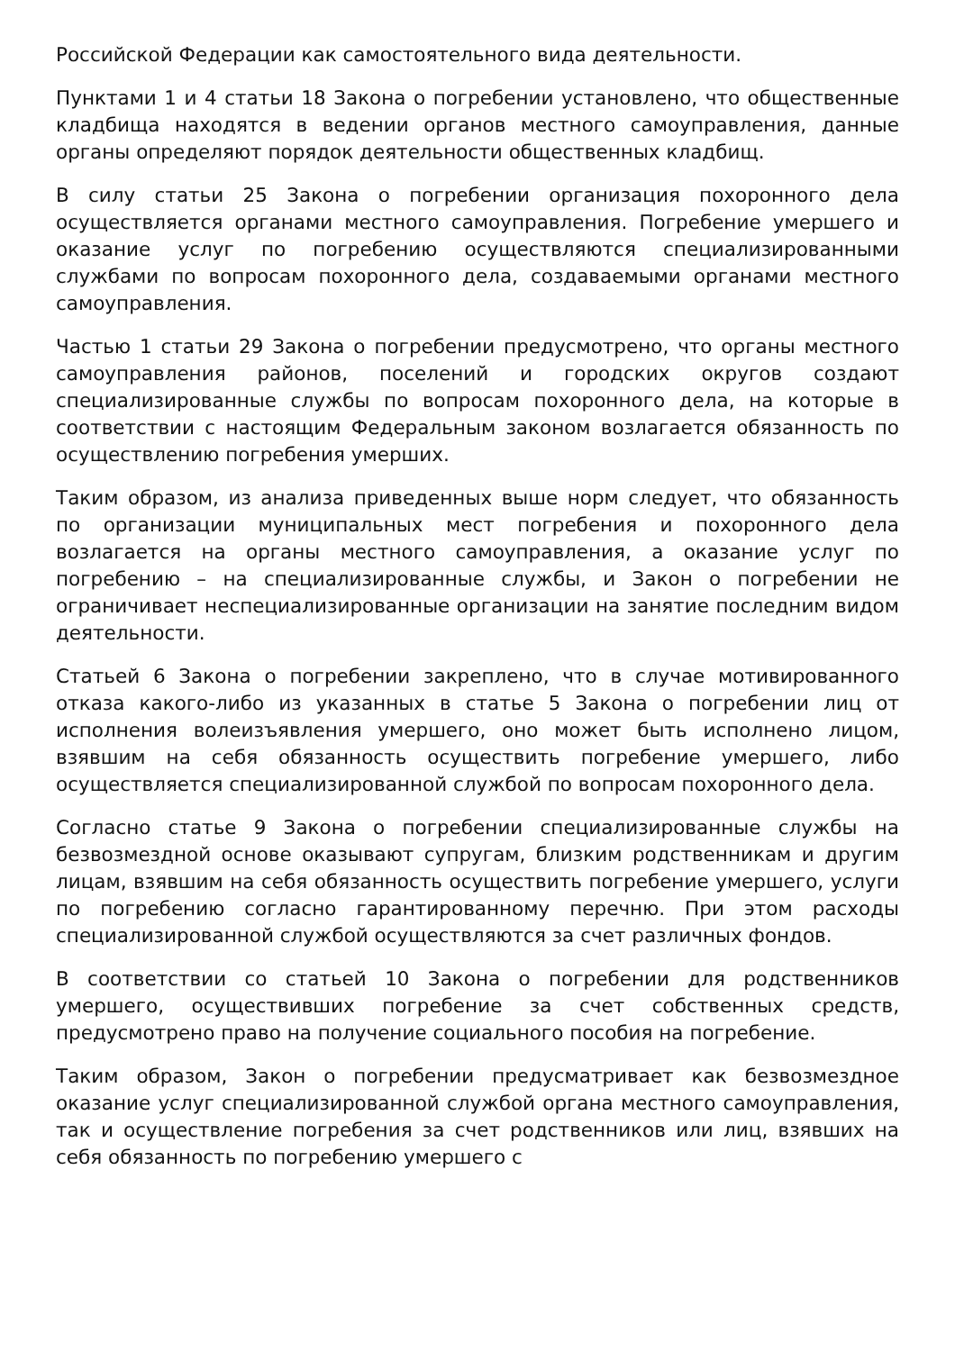Российской Федерации как самостоятельного вида деятельности.
Пунктами 1 и 4 статьи 18 Закона о погребении установлено, что общественные кладбища находятся в ведении органов местного самоуправления, данные органы определяют порядок деятельности общественных кладбищ.
В силу статьи 25 Закона о погребении организация похоронного дела осуществляется органами местного самоуправления. Погребение умершего и оказание услуг по погребению осуществляются специализированными службами по вопросам похоронного дела, создаваемыми органами местного самоуправления.
Частью 1 статьи 29 Закона о погребении предусмотрено, что органы местного самоуправления районов, поселений и городских округов создают специализированные службы по вопросам похоронного дела, на которые в соответствии с настоящим Федеральным законом возлагается обязанность по осуществлению погребения умерших.
Таким образом, из анализа приведенных выше норм следует, что обязанность по организации муниципальных мест погребения и похоронного дела возлагается на органы местного самоуправления, а оказание услуг по погребению – на специализированные службы, и Закон о погребении не ограничивает неспециализированные организации на занятие последним видом деятельности.
Статьей 6 Закона о погребении закреплено, что в случае мотивированного отказа какого-либо из указанных в статье 5 Закона о погребении лиц от исполнения волеизъявления умершего, оно может быть исполнено лицом, взявшим на себя обязанность осуществить погребение умершего, либо осуществляется специализированной службой по вопросам похоронного дела.
Согласно статье 9 Закона о погребении специализированные службы на безвозмездной основе оказывают супругам, близким родственникам и другим лицам, взявшим на себя обязанность осуществить погребение умершего, услуги по погребению согласно гарантированному перечню. При этом расходы специализированной службой осуществляются за счет различных фондов.
В соответствии со статьей 10 Закона о погребении для родственников умершего, осуществивших погребение за счет собственных средств, предусмотрено право на получение социального пособия на погребение.
Таким образом, Закон о погребении предусматривает как безвозмездное оказание услуг специализированной службой органа местного самоуправления, так и осуществление погребения за счет родственников или лиц, взявших на себя обязанность по погребению умершего с